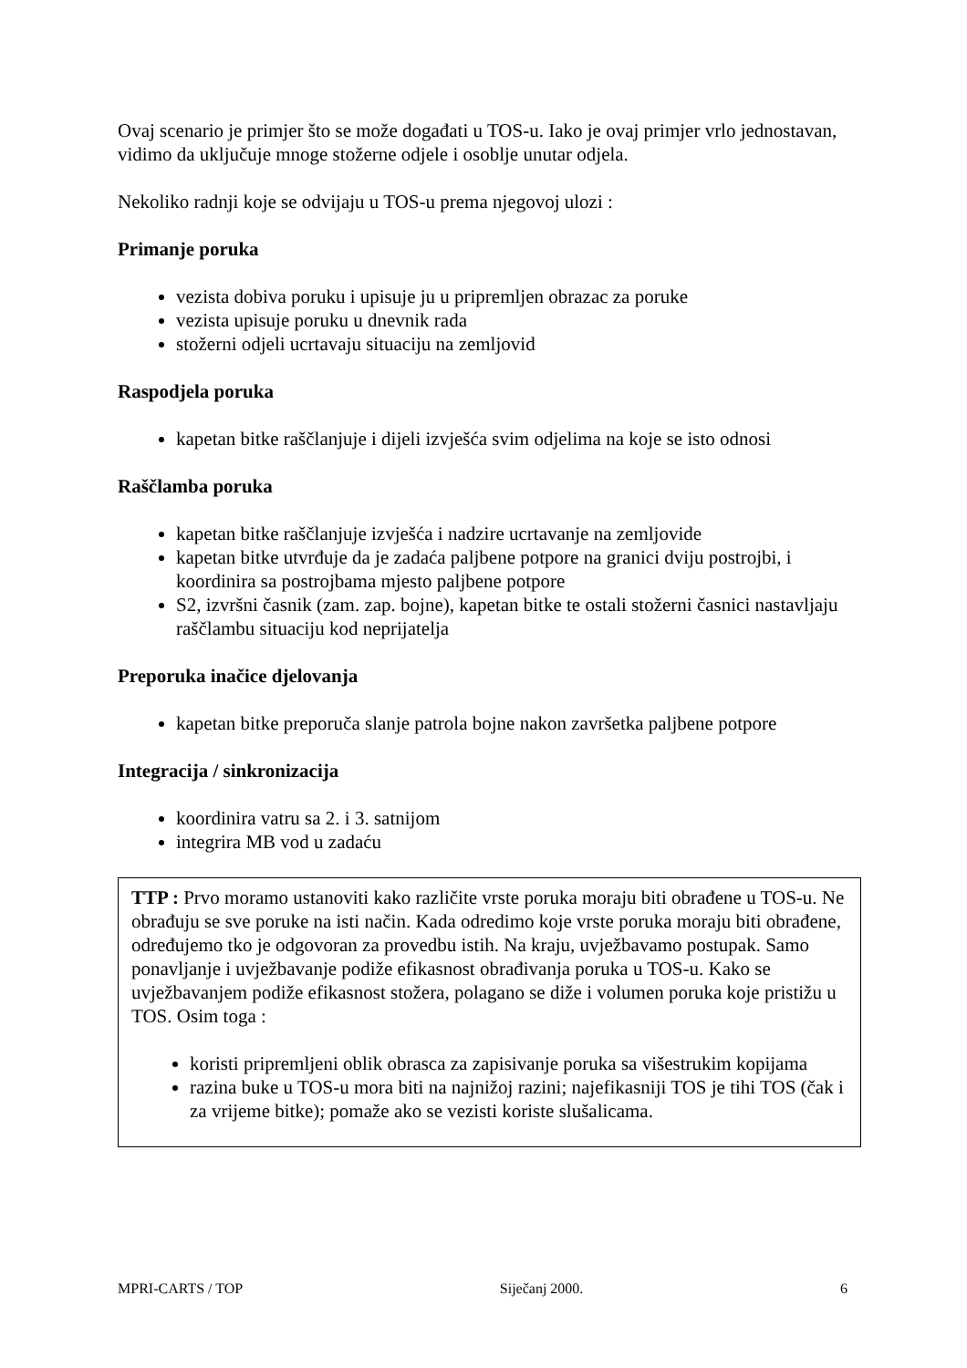Ovaj scenario je primjer što se može događati u TOS-u. Iako je ovaj primjer vrlo jednostavan, vidimo da uključuje mnoge stožerne odjele i osoblje unutar odjela.
Nekoliko radnji koje se odvijaju u TOS-u prema njegovoj ulozi :
Primanje poruka
vezista dobiva poruku i upisuje ju u pripremljen obrazac za poruke
vezista upisuje poruku u dnevnik rada
stožerni odjeli ucrtavaju situaciju na zemljovid
Raspodjela poruka
kapetan bitke raščlanjuje i dijeli izvješća svim odjelima na koje se isto odnosi
Raščlamba poruka
kapetan bitke raščlanjuje izvješća i nadzire ucrtavanje na zemljovide
kapetan bitke utvrđuje da je zadaća paljbene potpore na granici dviju postrojbi, i koordinira sa postrojbama mjesto paljbene potpore
S2, izvršni časnik (zam. zap. bojne), kapetan bitke te ostali stožerni časnici nastavljaju raščlambu situaciju kod neprijatelja
Preporuka inačice djelovanja
kapetan bitke preporuča slanje patrola bojne nakon završetka paljbene potpore
Integracija / sinkronizacija
koordinira vatru sa 2. i 3. satnijom
integrira MB vod u zadaću
TTP : Prvo moramo ustanoviti kako različite vrste poruka moraju biti obrađene u TOS-u. Ne obrađuju se sve poruke na isti način. Kada odredimo koje vrste poruka moraju biti obrađene, određujemo tko je odgovoran za provedbu istih. Na kraju, uvježbavamo postupak. Samo ponavljanje i uvježbavanje podiže efikasnost obrađivanja poruka u TOS-u. Kako se uvježbavanjem podiže efikasnost stožera, polagano se diže i volumen poruka koje pristižu u TOS. Osim toga :
koristi pripremljeni oblik obrasca za zapisivanje poruka sa višestrukim kopijama
razina buke u TOS-u mora biti na najnižoj razini; najefikasniji TOS je tihi TOS (čak i za vrijeme bitke); pomaže ako se vezisti koriste slušalicama.
MPRI-CARTS / TOP Siječanj 2000. 6